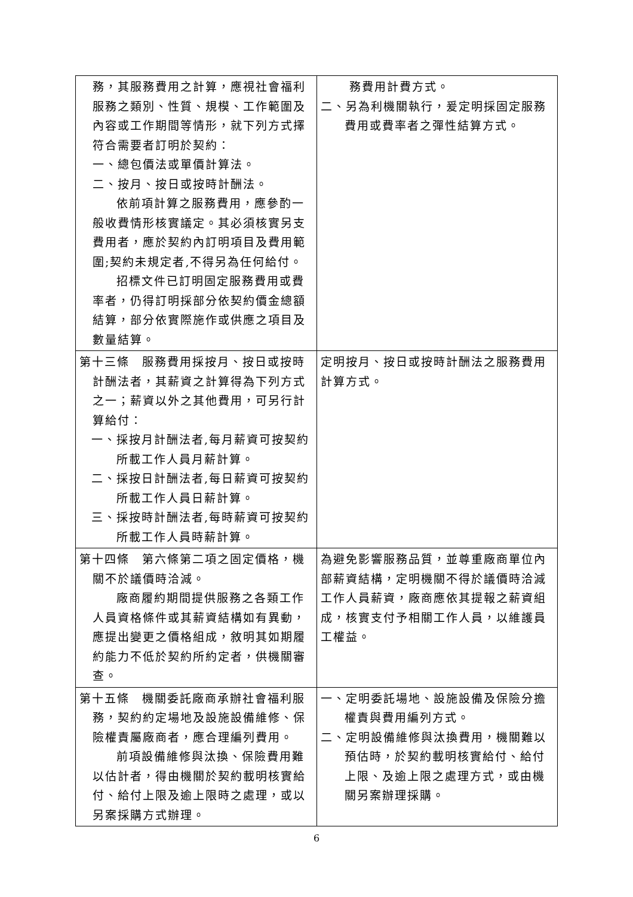| 務，其服務費用之計算，應視社會福利服務之類別、性質、規模、工作範圍及內容或工作期間等情形，就下列方式擇符合需要者訂明於契約： 一、總包價法或單價計算法。 二、按月、按日或按時計酬法。 依前項計算之服務費用，應參酌一般收費情形核實議定。其必須核實另支費用者，應於契約內訂明項目及費用範圍;契約未規定者,不得另為任何給付。 招標文件已訂明固定服務費用或費率者，仍得訂明採部分依契約價金總額結算，部分依實際施作或供應之項目及數量結算。 | 務費用計費方式。 二、另為利機關執行，爰定明採固定服務費用或費率者之彈性結算方式。 |
| 第十三條 服務費用採按月、按日或按時計酬法者，其薪資之計算得為下列方式之一；薪資以外之其他費用，可另行計算給付： 一、採按月計酬法者,每月薪資可按契約所載工作人員月薪計算。 二、採按日計酬法者,每日薪資可按契約所載工作人員日薪計算。 三、採按時計酬法者,每時薪資可按契約所載工作人員時薪計算。 | 定明按月、按日或按時計酬法之服務費用計算方式。 |
| 第十四條 第六條第二項之固定價格，機關不於議價時洽減。 廠商履約期間提供服務之各類工作人員資格條件或其薪資結構如有異動，應提出變更之價格組成，敘明其如期履約能力不低於契約所約定者，供機關審查。 | 為避免影響服務品質，並尊重廠商單位內部薪資結構，定明機關不得於議價時洽減工作人員薪資，廠商應依其提報之薪資組成，核實支付予相關工作人員，以維護員工權益。 |
| 第十五條 機關委託廠商承辦社會福利服務，契約約定場地及設施設備維修、保險權責屬廠商者，應合理編列費用。 前項設備維修與汰換、保險費用難以估計者，得由機關於契約載明核實給付、給付上限及逾上限時之處理，或以另案採購方式辦理。 | 一、定明委託場地、設施設備及保險分擔權責與費用編列方式。 二、定明設備維修與汰換費用，機關難以預估時，於契約載明核實給付、給付上限、及逾上限之處理方式，或由機關另案辦理採購。 |
6